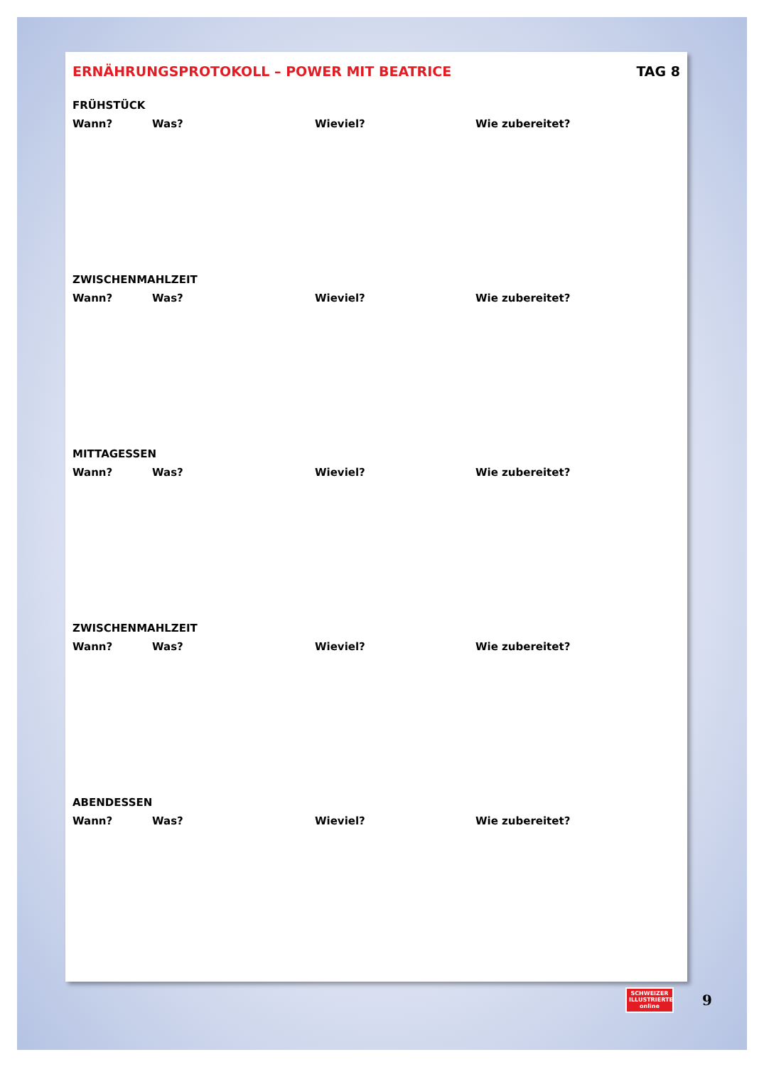ERNÄHRUNGSPROTOKOLL – POWER MIT BEATRICE TAG 8
FRÜHSTÜCK
Wann? Was? Wieviel? Wie zubereitet?
ZWISCHENMAHLZEIT
Wann? Was? Wieviel? Wie zubereitet?
MITTAGESSEN
Wann? Was? Wieviel? Wie zubereitet?
ZWISCHENMAHLZEIT
Wann? Was? Wieviel? Wie zubereitet?
ABENDESSEN
Wann? Was? Wieviel? Wie zubereitet?
SCHWEIZER
ILLUSTRIERTE
online
9